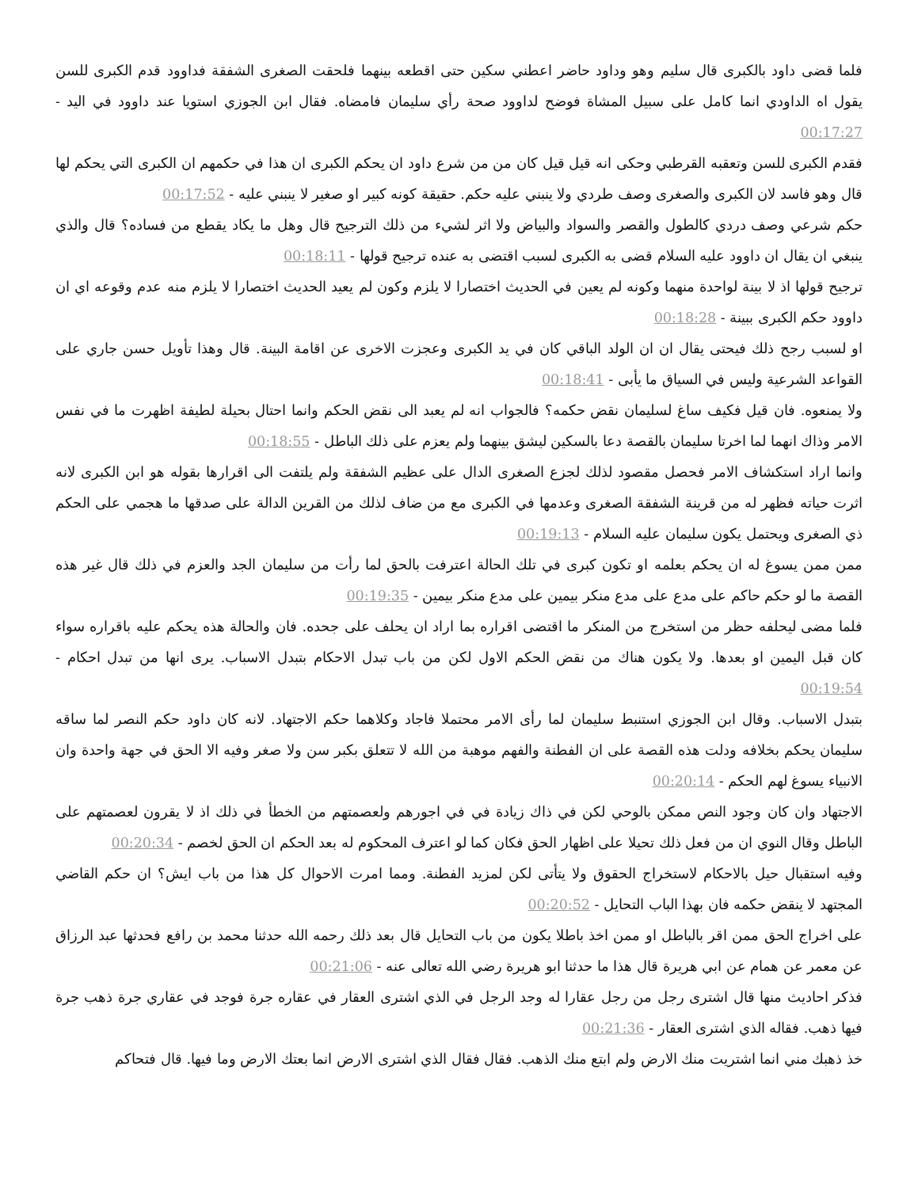فلما قضى داود بالكبرى قال سليم وهو وداود حاضر اعطني سكين حتى اقطعه بينهما فلحقت الصغرى الشفقة فداوود قدم الكبرى للسن يقول اه الداودي انما كامل على سبيل المشاة فوضح لداوود صحة رأي سليمان فامضاه. فقال ابن الجوزي استويا عند داوود في اليد - 00:17:27
فقدم الكبرى للسن وتعقبه القرطبي وحكى انه قيل قيل كان من من شرع داود ان يحكم الكبرى ان هذا في حكمهم ان الكبرى التي يحكم لها قال وهو فاسد لان الكبرى والصغرى وصف طردي ولا ينبني عليه حكم. حقيقة كونه كبير او صغير لا ينبني عليه - 00:17:52
حكم شرعي وصف دردي كالطول والقصر والسواد والبياض ولا اثر لشيء من ذلك الترجيح قال وهل ما يكاد يقطع من فساده؟ قال والذي ينبغي ان يقال ان داوود عليه السلام قضى به الكبرى لسبب اقتضى به عنده ترجيح قولها - 00:18:11
ترجيح قولها اذ لا بينة لواحدة منهما وكونه لم يعين في الحديث اختصارا لا يلزم وكون لم يعيد الحديث اختصارا لا يلزم منه عدم وقوعه اي ان داوود حكم الكبرى ببينة - 00:18:28
او لسبب رجح ذلك فيحتى يقال ان ان الولد الباقي كان في يد الكبرى وعجزت الاخرى عن اقامة البينة. قال وهذا تأويل حسن جاري على القواعد الشرعية وليس في السياق ما يأبى - 00:18:41
ولا يمنعوه. فان قيل فكيف ساغ لسليمان نقض حكمه؟ فالجواب انه لم يعبد الى نقض الحكم وانما احتال بحيلة لطيفة اظهرت ما في نفس الامر وذاك انهما لما اخرتا سليمان بالقصة دعا بالسكين ليشق بينهما ولم يعزم على ذلك الباطل - 00:18:55
وانما اراد استكشاف الامر فحصل مقصود لذلك لجزع الصغرى الدال على عظيم الشفقة ولم يلتفت الى اقرارها بقوله هو ابن الكبرى لانه اثرت حياته فظهر له من قرينة الشفقة الصغرى وعدمها في الكبرى مع من ضاف لذلك من القرين الدالة على صدقها ما هجمي على الحكم ذي الصغرى ويحتمل يكون سليمان عليه السلام - 00:19:13
ممن ممن يسوغ له ان يحكم بعلمه او تكون كبرى في تلك الحالة اعترفت بالحق لما رأت من سليمان الجد والعزم في ذلك قال غير هذه القصة ما لو حكم حاكم على مدع على مدع منكر بيمين على مدع منكر بيمين - 00:19:35
فلما مضى ليحلفه حظر من استخرج من المنكر ما اقتضى اقراره بما اراد ان يحلف على جحده. فان والحالة هذه يحكم عليه باقراره سواء كان قبل اليمين او بعدها. ولا يكون هناك من نقض الحكم الاول لكن من باب تبدل الاحكام بتبدل الاسباب. يرى انها من تبدل احكام - 00:19:54
بتبدل الاسباب. وقال ابن الجوزي استنبط سليمان لما رأى الامر محتملا فاجاد وكلاهما حكم الاجتهاد. لانه كان داود حكم النصر لما ساقه سليمان يحكم بخلافه ودلت هذه القصة على ان الفطنة والفهم موهبة من الله لا تتعلق بكبر سن ولا صغر وفيه الا الحق في جهة واحدة وان الانبياء يسوغ لهم الحكم - 00:20:14
الاجتهاد وان كان وجود النص ممكن بالوحي لكن في ذاك زيادة في في اجورهم ولعصمتهم من الخطأ في ذلك اذ لا يقرون لعصمتهم على الباطل وقال النوي ان من فعل ذلك تحيلا على اظهار الحق فكان كما لو اعترف المحكوم له بعد الحكم ان الحق لخصم - 00:20:34
وفيه استقبال حيل بالاحكام لاستخراج الحقوق ولا يتأتى لكن لمزيد الفطنة. ومما امرت الاحوال كل هذا من باب ايش؟ ان حكم القاضي المجتهد لا ينقض حكمه فان بهذا الباب التحايل - 00:20:52
على اخراج الحق ممن اقر بالباطل او ممن اخذ باطلا يكون من باب التحايل قال بعد ذلك رحمه الله حدثنا محمد بن رافع فحدثها عبد الرزاق عن معمر عن همام عن ابي هريرة قال هذا ما حدثنا ابو هريرة رضي الله تعالى عنه - 00:21:06
فذكر احاديث منها قال اشترى رجل من رجل عقارا له وجد الرجل في الذي اشترى العقار في عقاره جرة فوجد في عقاري جرة ذهب جرة فيها ذهب. فقاله الذي اشترى العقار - 00:21:36
خذ ذهبك مني انما اشتريت منك الارض ولم ابتع منك الذهب. فقال فقال الذي اشترى الارض انما بعتك الارض وما فيها. قال فتحاكم